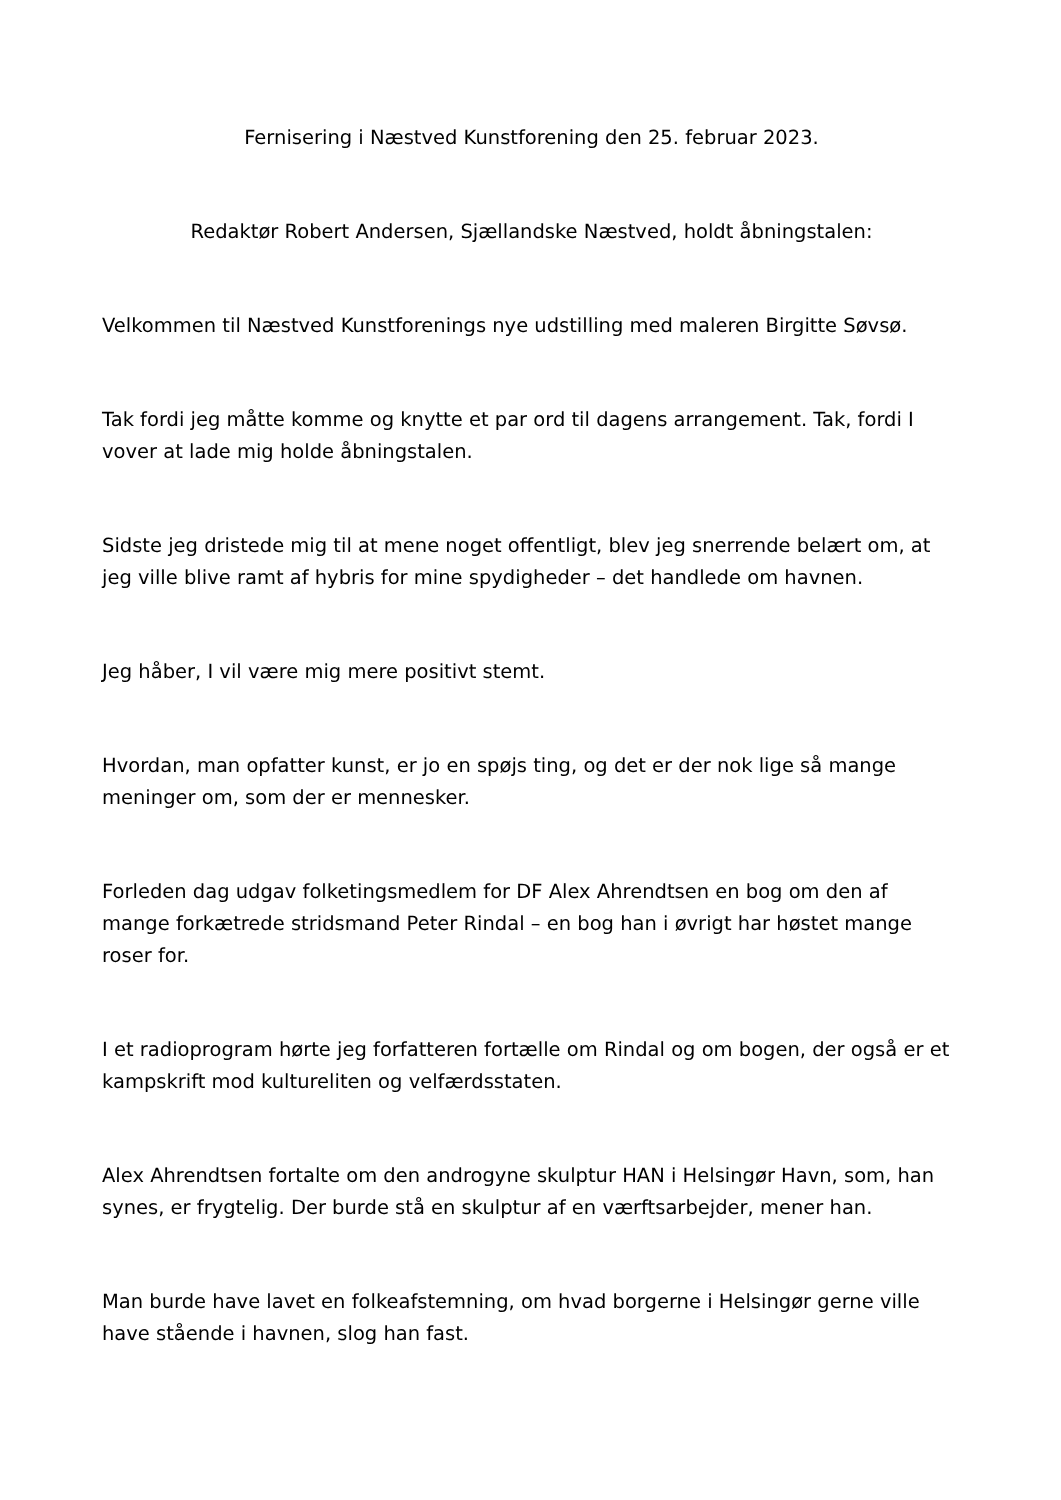Fernisering i Næstved Kunstforening den 25. februar 2023.
Redaktør Robert Andersen, Sjællandske Næstved, holdt åbningstalen:
Velkommen til Næstved Kunstforenings nye udstilling med maleren Birgitte Søvsø.
Tak fordi jeg måtte komme og knytte et par ord til dagens arrangement. Tak, fordi I vover at lade mig holde åbningstalen.
Sidste jeg dristede mig til at mene noget offentligt, blev jeg snerrende belært om, at jeg ville blive ramt af hybris for mine spydigheder – det handlede om havnen.
Jeg håber, I vil være mig mere positivt stemt.
Hvordan, man opfatter kunst, er jo en spøjs ting, og det er der nok lige så mange meninger om, som der er mennesker.
Forleden dag udgav folketingsmedlem for DF Alex Ahrendtsen en bog om den af mange forkætrede stridsmand Peter Rindal – en bog han i øvrigt har høstet mange roser for.
I et radioprogram hørte jeg forfatteren fortælle om Rindal og om bogen, der også er et kampskrift mod kultureliten og velfærdsstaten.
Alex Ahrendtsen fortalte om den androgyne skulptur HAN i Helsingør Havn, som, han synes, er frygtelig. Der burde stå en skulptur af en værftsarbejder, mener han.
Man burde have lavet en folkeafstemning, om hvad borgerne i Helsingør gerne ville have stående i havnen, slog han fast.